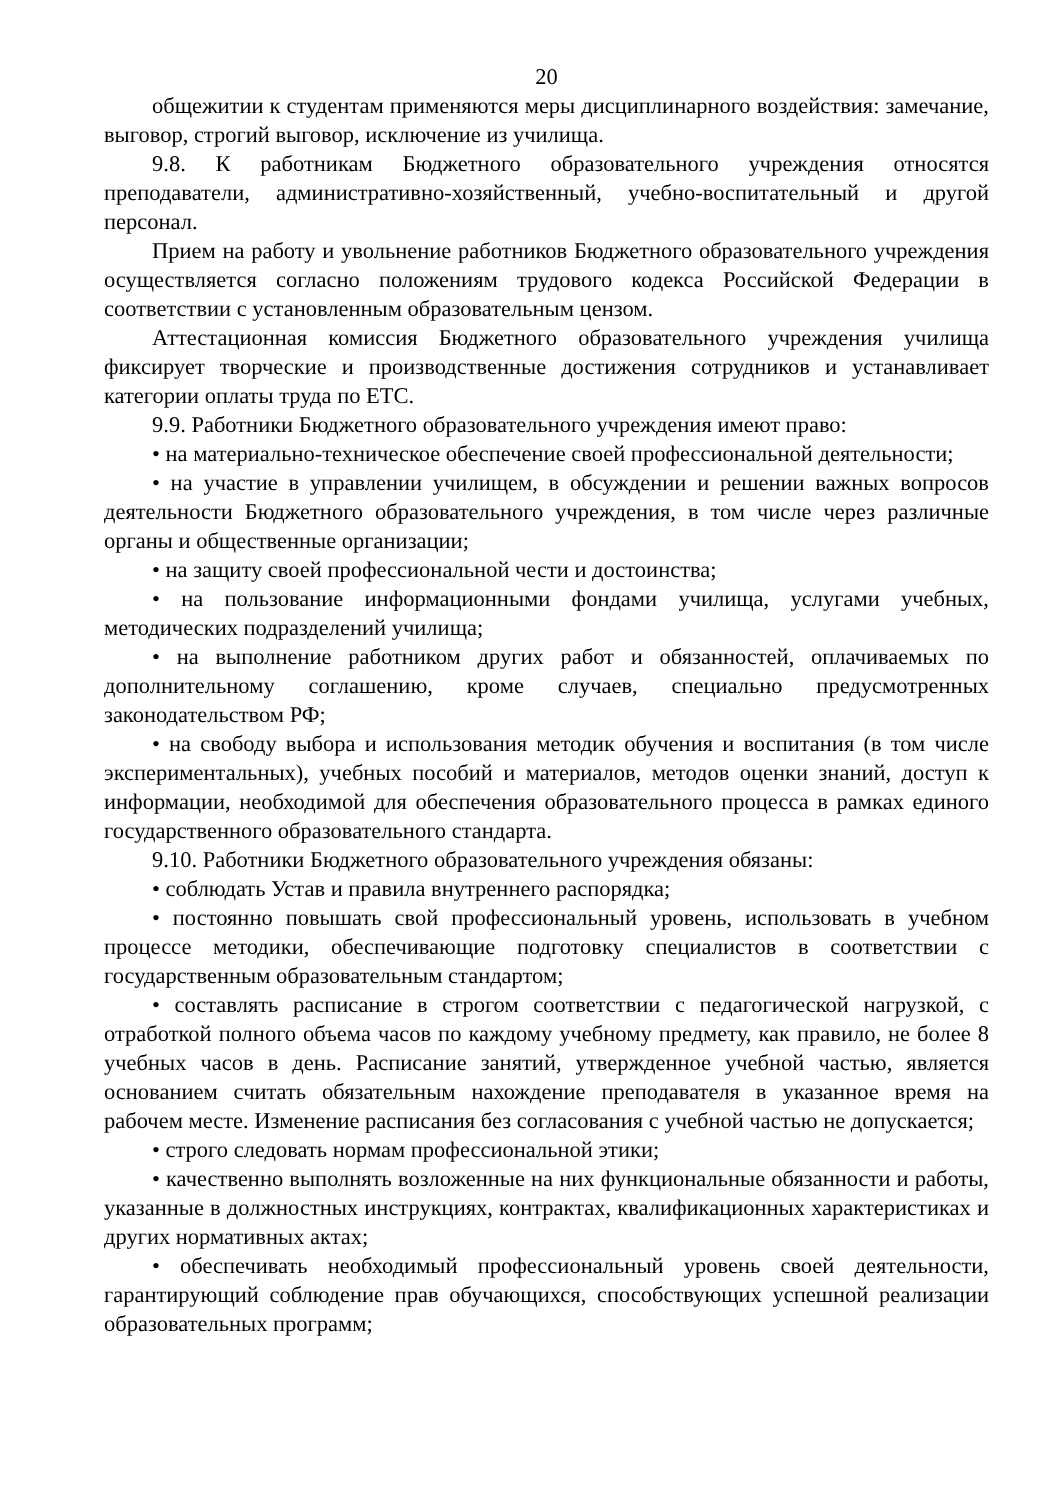20
общежитии к студентам применяются меры дисциплинарного воздействия: замечание, выговор, строгий выговор, исключение из училища.
9.8. К работникам Бюджетного образовательного учреждения относятся преподаватели, административно-хозяйственный, учебно-воспитательный и другой персонал.
Прием на работу и увольнение работников Бюджетного образовательного учреждения осуществляется согласно положениям трудового кодекса Российской Федерации в соответствии с установленным образовательным цензом.
Аттестационная комиссия Бюджетного образовательного учреждения училища фиксирует творческие и производственные достижения сотрудников и устанавливает категории оплаты труда по ЕТС.
9.9. Работники Бюджетного образовательного учреждения имеют право:
• на материально-техническое обеспечение своей профессиональной деятельности;
• на участие в управлении училищем, в обсуждении и решении важных вопросов деятельности Бюджетного образовательного учреждения, в том числе через различные органы и общественные организации;
• на защиту своей профессиональной чести и достоинства;
• на пользование информационными фондами училища, услугами учебных, методических подразделений училища;
• на выполнение работником других работ и обязанностей, оплачиваемых по дополнительному соглашению, кроме случаев, специально предусмотренных законодательством РФ;
• на свободу выбора и использования методик обучения и воспитания (в том числе экспериментальных), учебных пособий и материалов, методов оценки знаний, доступ к информации, необходимой для обеспечения образовательного процесса в рамках единого государственного образовательного стандарта.
9.10. Работники Бюджетного образовательного учреждения обязаны:
• соблюдать Устав и правила внутреннего распорядка;
• постоянно повышать свой профессиональный уровень, использовать в учебном процессе методики, обеспечивающие подготовку специалистов в соответствии с государственным образовательным стандартом;
• составлять расписание в строгом соответствии с педагогической нагрузкой, с отработкой полного объема часов по каждому учебному предмету, как правило, не более 8 учебных часов в день. Расписание занятий, утвержденное учебной частью, является основанием считать обязательным нахождение преподавателя в указанное время на рабочем месте. Изменение расписания без согласования с учебной частью не допускается;
• строго следовать нормам профессиональной этики;
• качественно выполнять возложенные на них функциональные обязанности и работы, указанные в должностных инструкциях, контрактах, квалификационных характеристиках и других нормативных актах;
• обеспечивать необходимый профессиональный уровень своей деятельности, гарантирующий соблюдение прав обучающихся, способствующих успешной реализации образовательных программ;